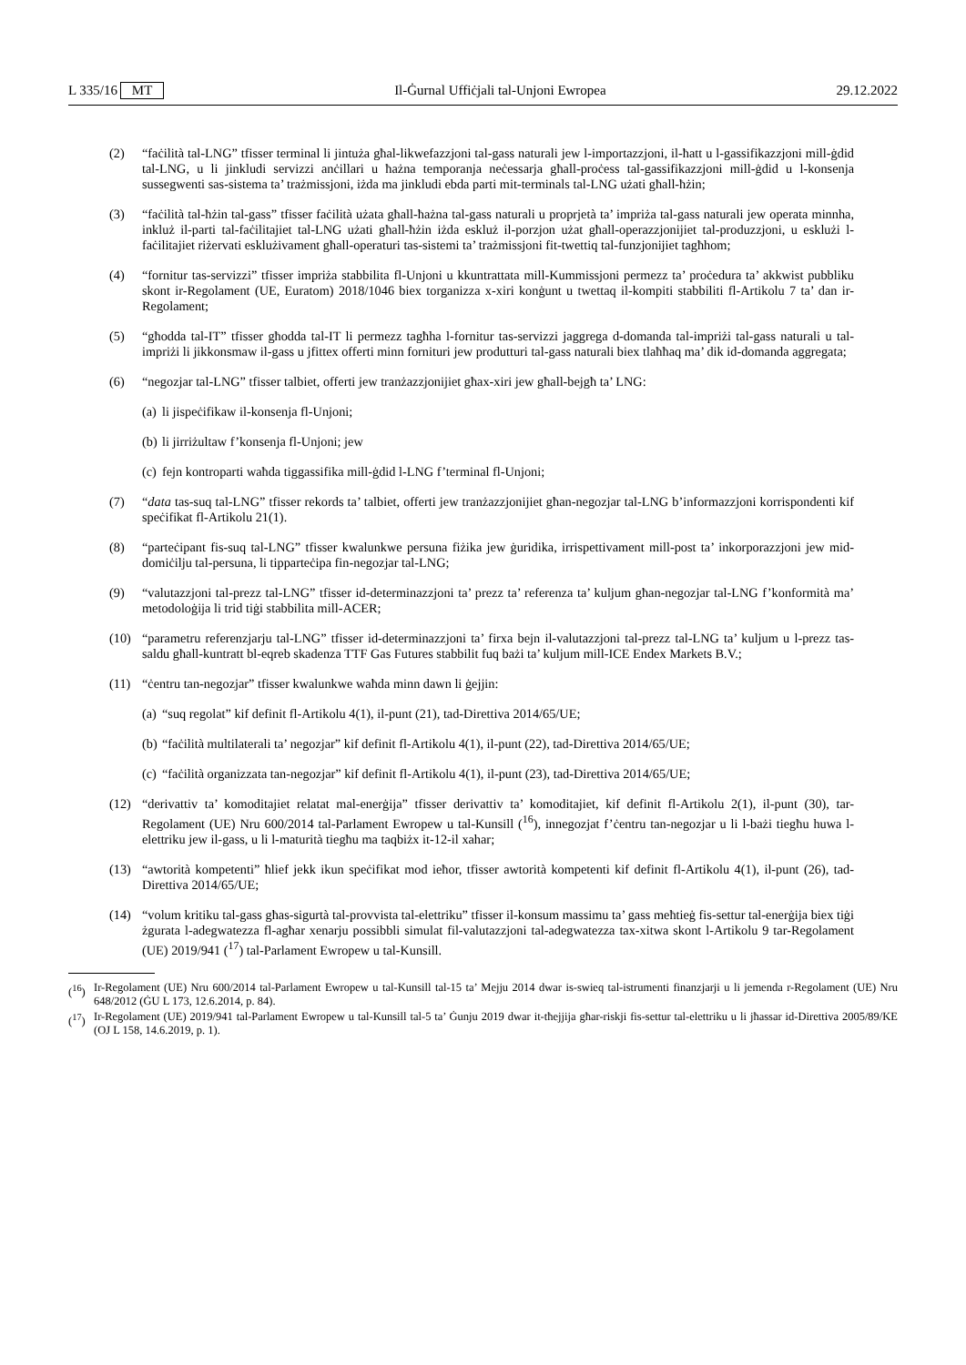L 335/16 MT Il-Ġurnal Uffiċjali tal-Unjoni Ewropea 29.12.2022
(2) “faċilità tal-LNG” tfisser terminal li jintuża għal-likwefazzjoni tal-gass naturali jew l-importazzjoni, il-ħatt u l-gassifikazzjoni mill-ġdid tal-LNG, u li jinkludi servizzi anċillari u ħażna temporanja neċessarja għall-proċess tal-gassifikazzjoni mill-ġdid u l-konsenja sussegwenti sas-sistema ta’ trażmissjoni, iżda ma jinkludi ebda parti mit-terminals tal-LNG użati għall-ħżin;
(3) “faċilità tal-ħżin tal-gass” tfisser faċilità użata għall-ħażna tal-gass naturali u proprjetà ta’ impriża tal-gass naturali jew operata minnha, inkluż il-parti tal-faċilitajiet tal-LNG użati għall-ħżin iżda eskluż il-porzjon użat għall-operazzjonijiet tal-produzzjoni, u esklużi l-faċilitajiet riżervati esklużivament għall-operaturi tas-sistemi ta’ trażmissjoni fit-twettiq tal-funzjonijiet tagħhom;
(4) “fornitur tas-servizzi” tfisser impriża stabbilita fl-Unjoni u kkuntrattata mill-Kummissjoni permezz ta’ proċedura ta’ akkwist pubbliku skont ir-Regolament (UE, Euratom) 2018/1046 biex torganizza x-xiri konġunt u twettaq il-kompiti stabbiliti fl-Artikolu 7 ta’ dan ir-Regolament;
(5) “għodda tal-IT” tfisser għodda tal-IT li permezz tagħha l-fornitur tas-servizzi jaggrega d-domanda tal-impriżi tal-gass naturali u tal-impriżi li jikkonsmaw il-gass u jfittex offerti minn fornituri jew produtturi tal-gass naturali biex tlaħħaq ma’ dik id-domanda aggregata;
(6) “negozjar tal-LNG” tfisser talbiet, offerti jew tranżazzjonijiet għax-xiri jew għall-bejgħ ta’ LNG:
(a)
li jispeċifikaw il-konsenja fl-Unjoni;
(b)
li jirriżultaw f’konsenja fl-Unjoni; jew
(c)
fejn kontroparti waħda tiggassifika mill-ġdid l-LNG f’terminal fl-Unjoni;
(7) “data tas-suq tal-LNG” tfisser rekords ta’ talbiet, offerti jew tranżazzjonijiet għan-negozjar tal-LNG b’informazzjoni korrispondenti kif speċifikat fl-Artikolu 21(1).
(8) “parteċipant fis-suq tal-LNG” tfisser kwalunkwe persuna fiżika jew ġuridika, irrispettivament mill-post ta’ inkorporazzjoni jew mid-domiċilju tal-persuna, li tipparteċipa fin-negozjar tal-LNG;
(9) “valutazzjoni tal-prezz tal-LNG” tfisser id-determinazzjoni ta’ prezz ta’ referenza ta’ kuljum għan-negozjar tal-LNG f’konformità ma’ metodoloġija li trid tiġi stabbilita mill-ACER;
(10) “parametru referenzjarju tal-LNG” tfisser id-determinazzjoni ta’ firxa bejn il-valutazzjoni tal-prezz tal-LNG ta’ kuljum u l-prezz tas-saldu għall-kuntratt bl-eqreb skadenza TTF Gas Futures stabbilit fuq bażi ta’ kuljum mill-ICE Endex Markets B.V.;
(11) “ċentru tan-negozjar” tfisser kwalunkwe waħda minn dawn li ġejjin:
(a)
“suq regolat” kif definit fl-Artikolu 4(1), il-punt (21), tad-Direttiva 2014/65/UE;
(b)
“faċilità multilaterali ta’ negozjar” kif definit fl-Artikolu 4(1), il-punt (22), tad-Direttiva 2014/65/UE;
(c)
“faċilità organizzata tan-negozjar” kif definit fl-Artikolu 4(1), il-punt (23), tad-Direttiva 2014/65/UE;
(12) “derivattiv ta’ komoditajiet relatat mal-enerġija” tfisser derivattiv ta’ komoditajiet, kif definit fl-Artikolu 2(1), il-punt (30), tar-Regolament (UE) Nru 600/2014 tal-Parlament Ewropew u tal-Kunsill (<sup>16</sup>), innegozjat f’ċentru tan-negozjar u li l-bażi tiegħu huwa l-elettriku jew il-gass, u li l-maturità tiegħu ma taqbiżx it-12-il xahar;
(13) “awtorità kompetenti” ħlief jekk ikun speċifikat mod ieħor, tfisser awtorità kompetenti kif definit fl-Artikolu 4(1), il-punt (26), tad-Direttiva 2014/65/UE;
(14) “volum kritiku tal-gass għas-sigurtà tal-provvista tal-elettriku” tfisser il-konsum massimu ta’ gass meħtieġ fis-settur tal-enerġija biex tiġi żgurata l-adegwatezza fl-agħar xenarju possibbli simulat fil-valutazzjoni tal-adegwatezza tax-xitwa skont l-Artikolu 9 tar-Regolament (UE) 2019/941 (<sup>17</sup>) tal-Parlament Ewropew u tal-Kunsill.
(<sup>16</sup>)
Ir-Regolament (UE) Nru 600/2014 tal-Parlament Ewropew u tal-Kunsill tal-15 ta’ Mejju 2014 dwar is-swieq tal-istrumenti finanzjarji u li jemenda r-Regolament (UE) Nru 648/2012 (ĠU L 173, 12.6.2014, p. 84).
(<sup>17</sup>)
Ir-Regolament (UE) 2019/941 tal-Parlament Ewropew u tal-Kunsill tal-5 ta’ Ġunju 2019 dwar it-tħejjija għar-riskji fis-settur tal-elettriku u li jħassar id-Direttiva 2005/89/KE (OJ L 158, 14.6.2019, p. 1).